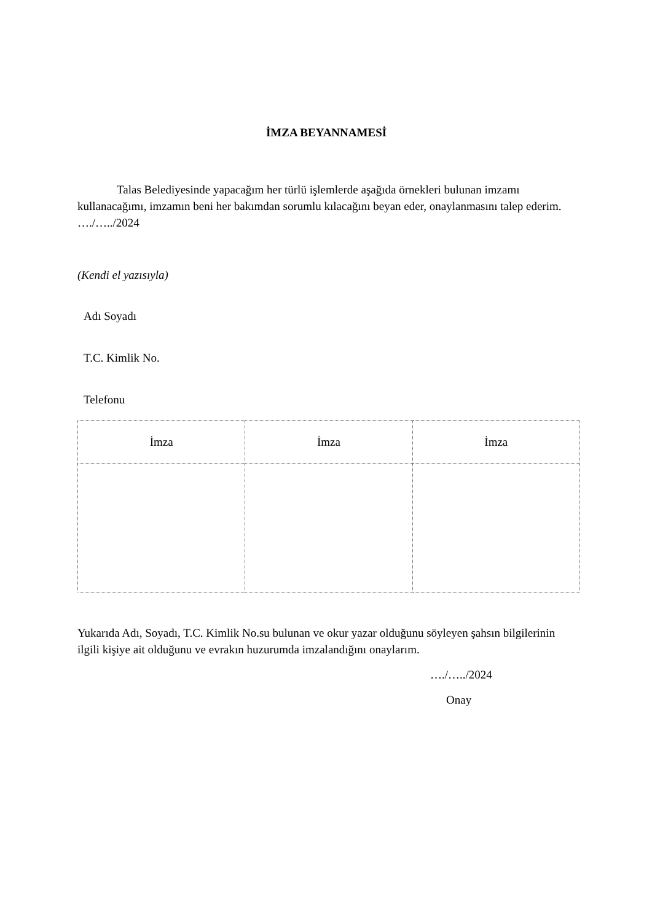İMZA BEYANNAMESİ
Talas Belediyesinde yapacağım her türlü işlemlerde aşağıda örnekleri bulunan imzamı kullanacağımı, imzamın beni her bakımdan sorumlu kılacağını beyan eder, onaylanmasını talep ederim. …./…../2024
(Kendi el yazısıyla)
Adı Soyadı
T.C. Kimlik No.
Telefonu
| İmza | İmza | İmza |
Yukarıda Adı, Soyadı, T.C. Kimlik No.su bulunan ve okur yazar olduğunu söyleyen şahsın bilgilerinin ilgili kişiye ait olduğunu ve evrakın huzurumda imzalandığını onaylarım.
…./…../2024
Onay